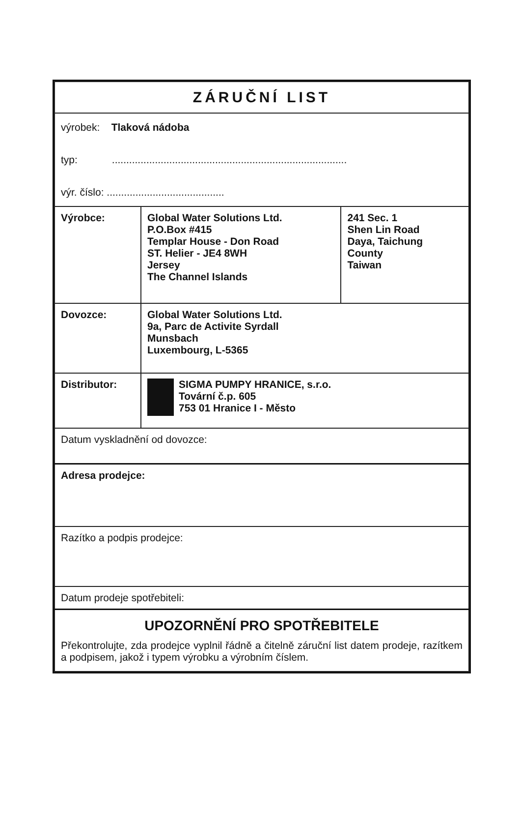| ZÁRUČNÍ LIST | | |
| výrobek: Tlaková nádoba typ: .................................................................................. výr. číslo: ......................................... | | |
| Výrobce: | Global Water Solutions Ltd. P.O.Box #415 Templar House - Don Road ST. Helier - JE4 8WH Jersey The Channel Islands | 241 Sec. 1 Shen Lin Road Daya, Taichung County Taiwan |
| Dovozce: | Global Water Solutions Ltd. 9a, Parc de Activite Syrdall Munsbach Luxembourg, L-5365 | |
| Distributor: | SIGMA PUMPY HRANICE, s.r.o. Tovární č.p. 605 753 01 Hranice I - Město | |
| Datum vyskladnění od dovozce: | | |
| Adresa prodejce: | | |
| Razítko a podpis prodejce: | | |
| Datum prodeje spotřebiteli: | | |
| UPOZORNĚNÍ PRO SPOTŘEBITELE Překontrolujte, zda prodejce vyplnil řádně a čitelně záruční list datem prodeje, razítkem a podpisem, jakož i typem výrobku a výrobním číslem. | | |